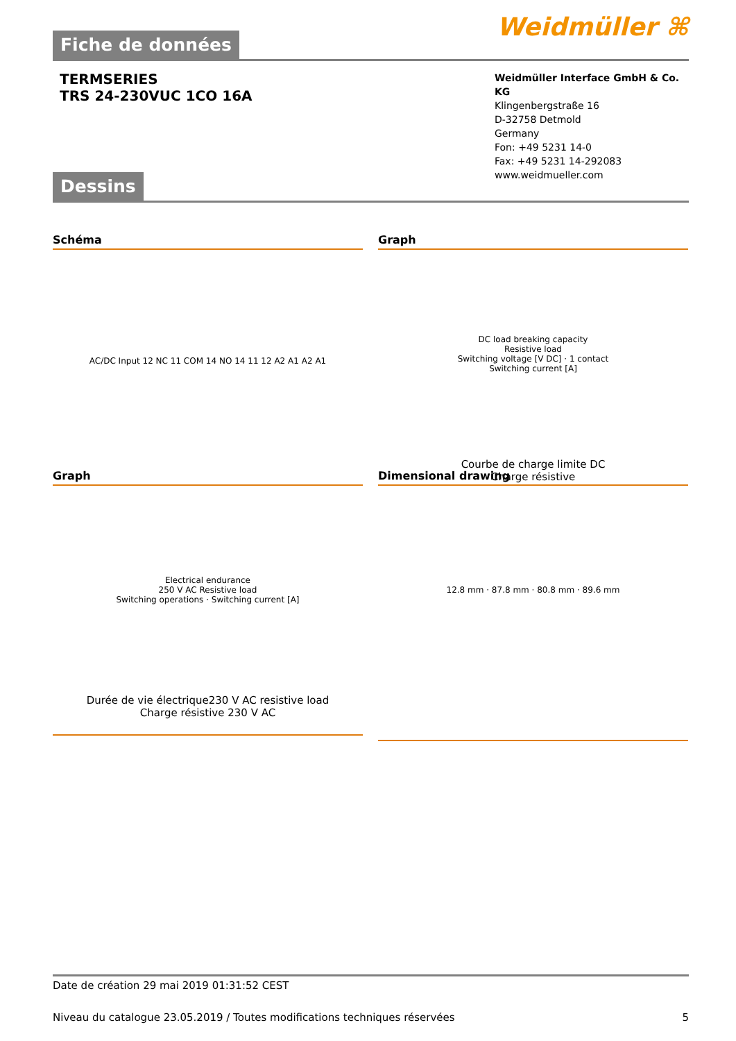Weidmüller ⌘
Fiche de données
TERMSERIES
TRS 24-230VUC 1CO 16A
Weidmüller Interface GmbH & Co. KG
Klingenbergstraße 16
D-32758 Detmold
Germany
Fon: +49 5231 14-0
Fax: +49 5231 14-292083
www.weidmueller.com
Dessins
Schéma
AC/DC Input 12 NC 11 COM 14 NO 14 11 12 A2 A1 A2 A1
Graph
DC load breaking capacity
Resistive load
Switching voltage [V DC] · 1 contact
Switching current [A]
Courbe de charge limite DC
Charge résistive
Graph
Electrical endurance
250 V AC Resistive load
Switching operations · Switching current [A]
Durée de vie électrique230 V AC resistive load
Charge résistive 230 V AC
Dimensional drawing
12.8 mm · 87.8 mm · 80.8 mm · 89.6 mm
Date de création 29 mai 2019 01:31:52 CEST
Niveau du catalogue 23.05.2019 / Toutes modifications techniques réservées 5